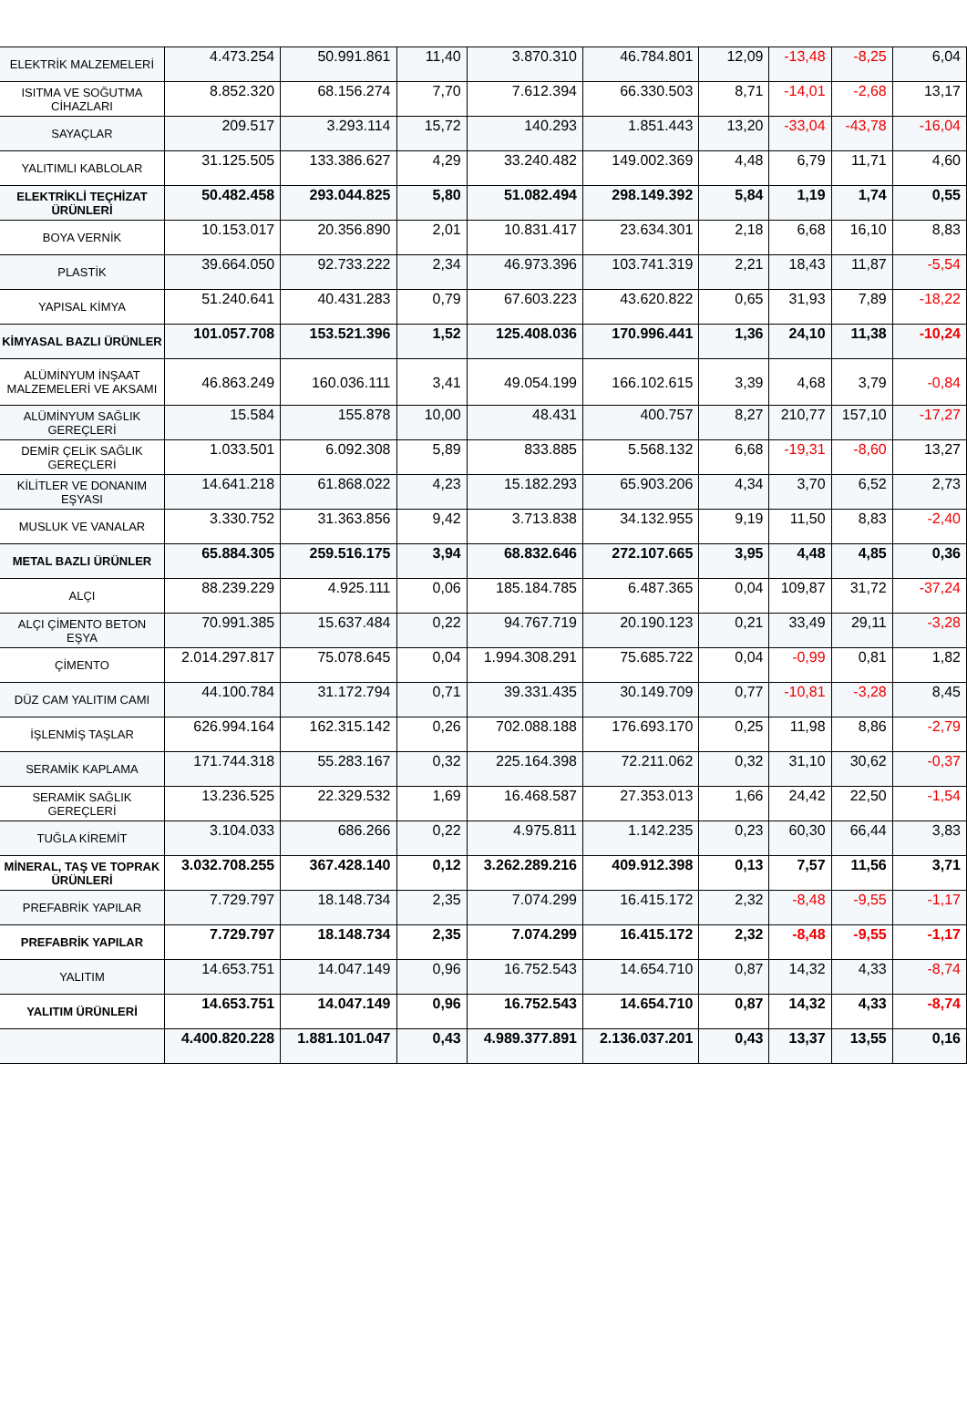| ELEKTRİK MALZEMELERİ | 4.473.254 | 50.991.861 | 11,40 | 3.870.310 | 46.784.801 | 12,09 | -13,48 | -8,25 | 6,04 |
| ISITMA VE SOĞUTMA CİHAZLARI | 8.852.320 | 68.156.274 | 7,70 | 7.612.394 | 66.330.503 | 8,71 | -14,01 | -2,68 | 13,17 |
| SAYAÇLAR | 209.517 | 3.293.114 | 15,72 | 140.293 | 1.851.443 | 13,20 | -33,04 | -43,78 | -16,04 |
| YALITIMLI KABLOLAR | 31.125.505 | 133.386.627 | 4,29 | 33.240.482 | 149.002.369 | 4,48 | 6,79 | 11,71 | 4,60 |
| ELEKTRİKLİ TEÇHİZAT ÜRÜNLERİ | 50.482.458 | 293.044.825 | 5,80 | 51.082.494 | 298.149.392 | 5,84 | 1,19 | 1,74 | 0,55 |
| BOYA VERNİK | 10.153.017 | 20.356.890 | 2,01 | 10.831.417 | 23.634.301 | 2,18 | 6,68 | 16,10 | 8,83 |
| PLASTİK | 39.664.050 | 92.733.222 | 2,34 | 46.973.396 | 103.741.319 | 2,21 | 18,43 | 11,87 | -5,54 |
| YAPISAL KİMYA | 51.240.641 | 40.431.283 | 0,79 | 67.603.223 | 43.620.822 | 0,65 | 31,93 | 7,89 | -18,22 |
| KİMYASAL BAZLI ÜRÜNLER | 101.057.708 | 153.521.396 | 1,52 | 125.408.036 | 170.996.441 | 1,36 | 24,10 | 11,38 | -10,24 |
| ALÜMİNYUM İNŞAAT MALZEMELERİ VE AKSAMI | 46.863.249 | 160.036.111 | 3,41 | 49.054.199 | 166.102.615 | 3,39 | 4,68 | 3,79 | -0,84 |
| ALÜMİNYUM SAĞLIK GEREÇLERİ | 15.584 | 155.878 | 10,00 | 48.431 | 400.757 | 8,27 | 210,77 | 157,10 | -17,27 |
| DEMİR ÇELİK SAĞLIK GEREÇLERİ | 1.033.501 | 6.092.308 | 5,89 | 833.885 | 5.568.132 | 6,68 | -19,31 | -8,60 | 13,27 |
| KİLİTLER VE DONANIM EŞYASI | 14.641.218 | 61.868.022 | 4,23 | 15.182.293 | 65.903.206 | 4,34 | 3,70 | 6,52 | 2,73 |
| MUSLUK VE VANALAR | 3.330.752 | 31.363.856 | 9,42 | 3.713.838 | 34.132.955 | 9,19 | 11,50 | 8,83 | -2,40 |
| METAL BAZLI ÜRÜNLER | 65.884.305 | 259.516.175 | 3,94 | 68.832.646 | 272.107.665 | 3,95 | 4,48 | 4,85 | 0,36 |
| ALÇI | 88.239.229 | 4.925.111 | 0,06 | 185.184.785 | 6.487.365 | 0,04 | 109,87 | 31,72 | -37,24 |
| ALÇI ÇİMENTO BETON EŞYA | 70.991.385 | 15.637.484 | 0,22 | 94.767.719 | 20.190.123 | 0,21 | 33,49 | 29,11 | -3,28 |
| ÇİMENTO | 2.014.297.817 | 75.078.645 | 0,04 | 1.994.308.291 | 75.685.722 | 0,04 | -0,99 | 0,81 | 1,82 |
| DÜZ CAM YALITIM CAMI | 44.100.784 | 31.172.794 | 0,71 | 39.331.435 | 30.149.709 | 0,77 | -10,81 | -3,28 | 8,45 |
| İŞLENMİŞ TAŞLAR | 626.994.164 | 162.315.142 | 0,26 | 702.088.188 | 176.693.170 | 0,25 | 11,98 | 8,86 | -2,79 |
| SERAMİK KAPLAMA | 171.744.318 | 55.283.167 | 0,32 | 225.164.398 | 72.211.062 | 0,32 | 31,10 | 30,62 | -0,37 |
| SERAMİK SAĞLIK GEREÇLERİ | 13.236.525 | 22.329.532 | 1,69 | 16.468.587 | 27.353.013 | 1,66 | 24,42 | 22,50 | -1,54 |
| TUĞLA KİREMİT | 3.104.033 | 686.266 | 0,22 | 4.975.811 | 1.142.235 | 0,23 | 60,30 | 66,44 | 3,83 |
| MİNERAL, TAŞ VE TOPRAK ÜRÜNLERİ | 3.032.708.255 | 367.428.140 | 0,12 | 3.262.289.216 | 409.912.398 | 0,13 | 7,57 | 11,56 | 3,71 |
| PREFABRİK YAPILAR | 7.729.797 | 18.148.734 | 2,35 | 7.074.299 | 16.415.172 | 2,32 | -8,48 | -9,55 | -1,17 |
| PREFABRİK YAPILAR | 7.729.797 | 18.148.734 | 2,35 | 7.074.299 | 16.415.172 | 2,32 | -8,48 | -9,55 | -1,17 |
| YALITIM | 14.653.751 | 14.047.149 | 0,96 | 16.752.543 | 14.654.710 | 0,87 | 14,32 | 4,33 | -8,74 |
| YALITIM ÜRÜNLERİ | 14.653.751 | 14.047.149 | 0,96 | 16.752.543 | 14.654.710 | 0,87 | 14,32 | 4,33 | -8,74 |
| | 4.400.820.228 | 1.881.101.047 | 0,43 | 4.989.377.891 | 2.136.037.201 | 0,43 | 13,37 | 13,55 | 0,16 |